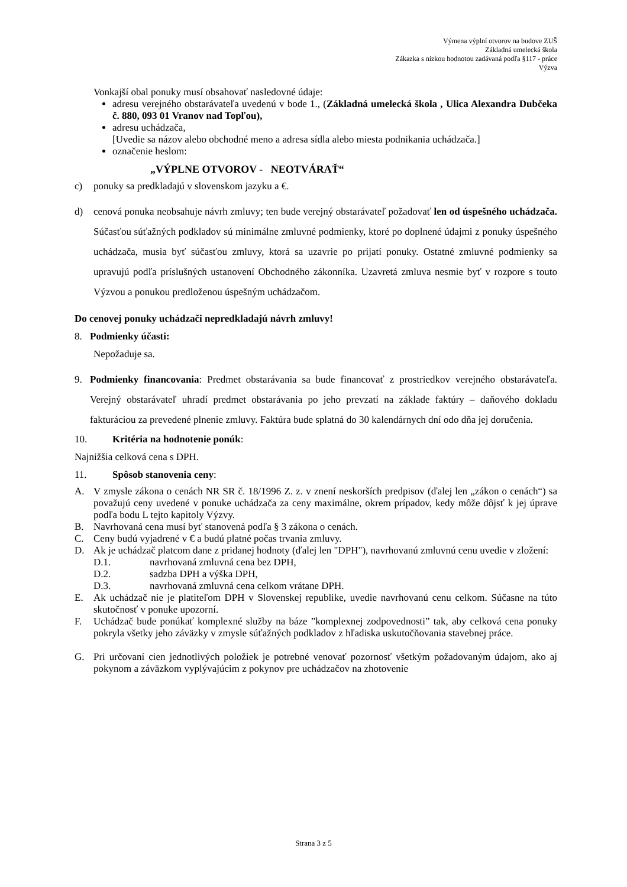Výmena výplní otvorov na budove ZUŠ
Základná umelecká škola
Zákazka s nízkou hodnotou zadávaná podľa §117 - práce
Výzva
Vonkajší obal ponuky musí obsahovať nasledovné údaje:
adresu verejného obstarávateľa uvedenú v bode 1., (Základná umelecká škola , Ulica Alexandra Dubčeka č. 880, 093 01 Vranov nad Topľou),
adresu uchádzača,
[Uvedie sa názov alebo obchodné meno a adresa sídla alebo miesta podnikania uchádzača.]
označenie heslom:
„VÝPLNE OTVOROV - NEOTVÁRAŤ“
c) ponuky sa predkladajú v slovenskom jazyku a €.
d) cenová ponuka neobsahuje návrh zmluvy; ten bude verejný obstarávateľ požadovať len od úspešného uchádzača. Súčasťou súťažných podkladov sú minimálne zmluvné podmienky, ktoré po doplnené údajmi z ponuky úspešného uchádzača, musia byť súčasťou zmluvy, ktorá sa uzavrie po prijatí ponuky. Ostatné zmluvné podmienky sa upravujú podľa príslušných ustanovení Obchodného zákonníka. Uzavretá zmluva nesmie byť v rozpore s touto Výzvou a ponukou predloženou úspešným uchádzačom.
Do cenovej ponuky uchádzači nepredkladajú návrh zmluvy!
8. Podmienky účasti:
Nepožaduje sa.
9. Podmienky financovania: Predmet obstarávania sa bude financovať z prostriedkov verejného obstarávateľa. Verejný obstarávateľ uhradí predmet obstarávania po jeho prevzatí na základe faktúry – daňového dokladu fakturáciou za prevedené plnenie zmluvy. Faktúra bude splatná do 30 kalendárnych dní odo dňa jej doručenia.
10. Kritéria na hodnotenie ponúk:
Najnižšia celková cena s DPH.
11. Spôsob stanovenia ceny:
A. V zmysle zákona o cenách NR SR č. 18/1996 Z. z. v znení neskorších predpisov (ďalej len „zákon o cenách“) sa považujú ceny uvedené v ponuke uchádzača za ceny maximálne, okrem prípadov, kedy môže dôjsť k jej úprave podľa bodu L tejto kapitoly Výzvy.
B. Navrhovaná cena musí byť stanovená podľa § 3 zákona o cenách.
C. Ceny budú vyjadrené v € a budú platné počas trvania zmluvy.
D. Ak je uchádzač platcom dane z pridanej hodnoty (ďalej len "DPH"), navrhovanú zmluvnú cenu uvedie v zložení:
D.1. navrhovaná zmluvná cena bez DPH,
D.2. sadzba DPH a výška DPH,
D.3. navrhovaná zmluvná cena celkom vrátane DPH.
E. Ak uchádzač nie je platiteľom DPH v Slovenskej republike, uvedie navrhovanú cenu celkom. Súčasne na túto skutočnosť v ponuke upozorní.
F. Uchádzač bude ponúkať komplexné služby na báze ”komplexnej zodpovednosti” tak, aby celková cena ponuky pokryla všetky jeho záväzky v zmysle súťažných podkladov z hľadiska uskutočňovania stavebnej práce.
G. Pri určovaní cien jednotlivých položiek je potrebné venovať pozornosť všetkým požadovaným údajom, ako aj pokynom a záväzkom vyplývajúcim z pokynov pre uchádzačov na zhotovenie
Strana 3 z 5